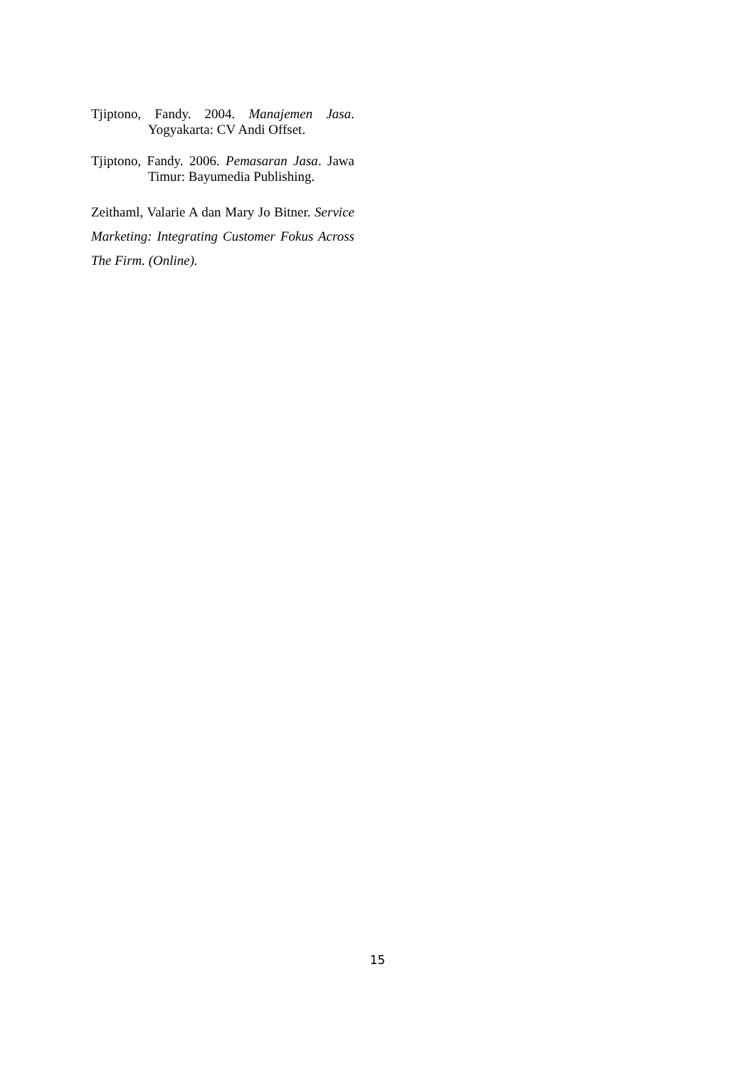Tjiptono, Fandy. 2004. Manajemen Jasa. Yogyakarta: CV Andi Offset.
Tjiptono, Fandy. 2006. Pemasaran Jasa. Jawa Timur: Bayumedia Publishing.
Zeithaml, Valarie A dan Mary Jo Bitner. Service Marketing: Integrating Customer Fokus Across The Firm. (Online).
15